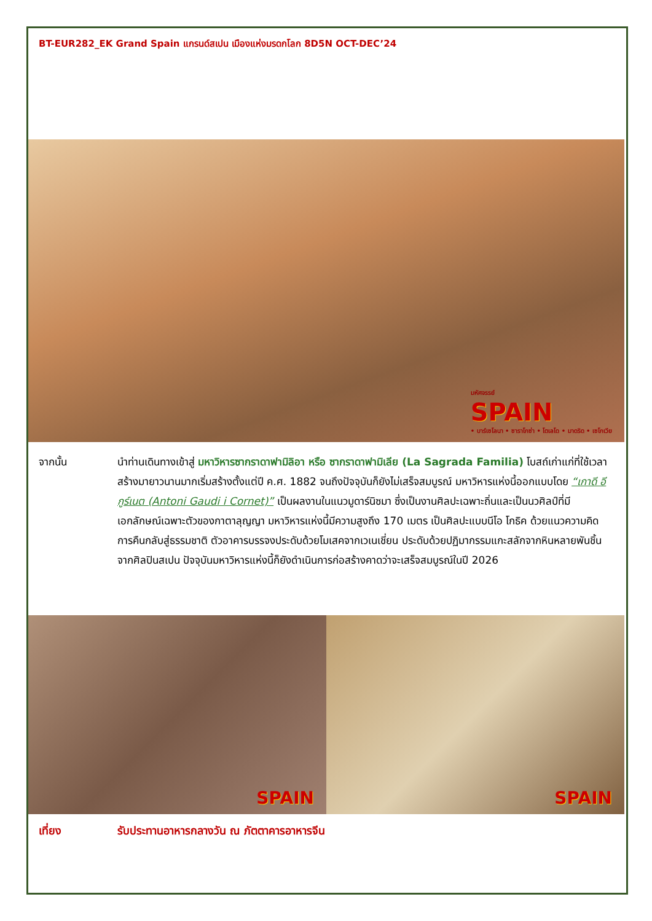BT-EUR282_EK Grand Spain แกรนด์สเปน เมืองแห่งมรดกโลก 8D5N OCT-DEC’24
มหัศจรรย์
SPAIN
• บาร์เซโลนา • ซาราโกซ่า • โตเลโด • มาดริด • เซโกเวีย
จากนั้น นำท่านเดินทางเข้าสู่ มหาวิหารซากราดาฟามิลิอา หรือ ซากราดาฟามิเลีย (La Sagrada Familia) โบสถ์เก่าแก่ที่ใช้เวลาสร้างมายาวนานมากเริ่มสร้างตั้งแต่ปี ค.ศ. 1882 จนถึงปัจจุบันก็ยังไม่เสร็จสมบูรณ์ มหาวิหารแห่งนี้ออกแบบโดย “เกาดี อี กูร์เนต (Antoni Gaudi i Cornet)” เป็นผลงานในแนวมูดาร์นิซมา ซึ่งเป็นงานศิลปะเฉพาะถิ่นและเป็นนวศิลป์ที่มีเอกลักษณ์เฉพาะตัวของกาตาลุญญา มหาวิหารแห่งนี้มีความสูงถึง 170 เมตร เป็นศิลปะแบบนีโอ โกธิค ด้วยแนวความคิดการคืนกลับสู่ธรรมชาติ ตัวอาคารบรรจงประดับด้วยโมเสคจากเวเนเชี่ยน ประดับด้วยปฏิมากรรมแกะสลักจากหินหลายพันชิ้นจากศิลปินสเปน ปัจจุบันมหาวิหารแห่งนี้ก็ยังดำเนินการก่อสร้างคาดว่าจะเสร็จสมบูรณ์ในปี 2026
SPAIN SPAIN
เที่ยง รับประทานอาหารกลางวัน ณ ภัตตาคารอาหารจีน